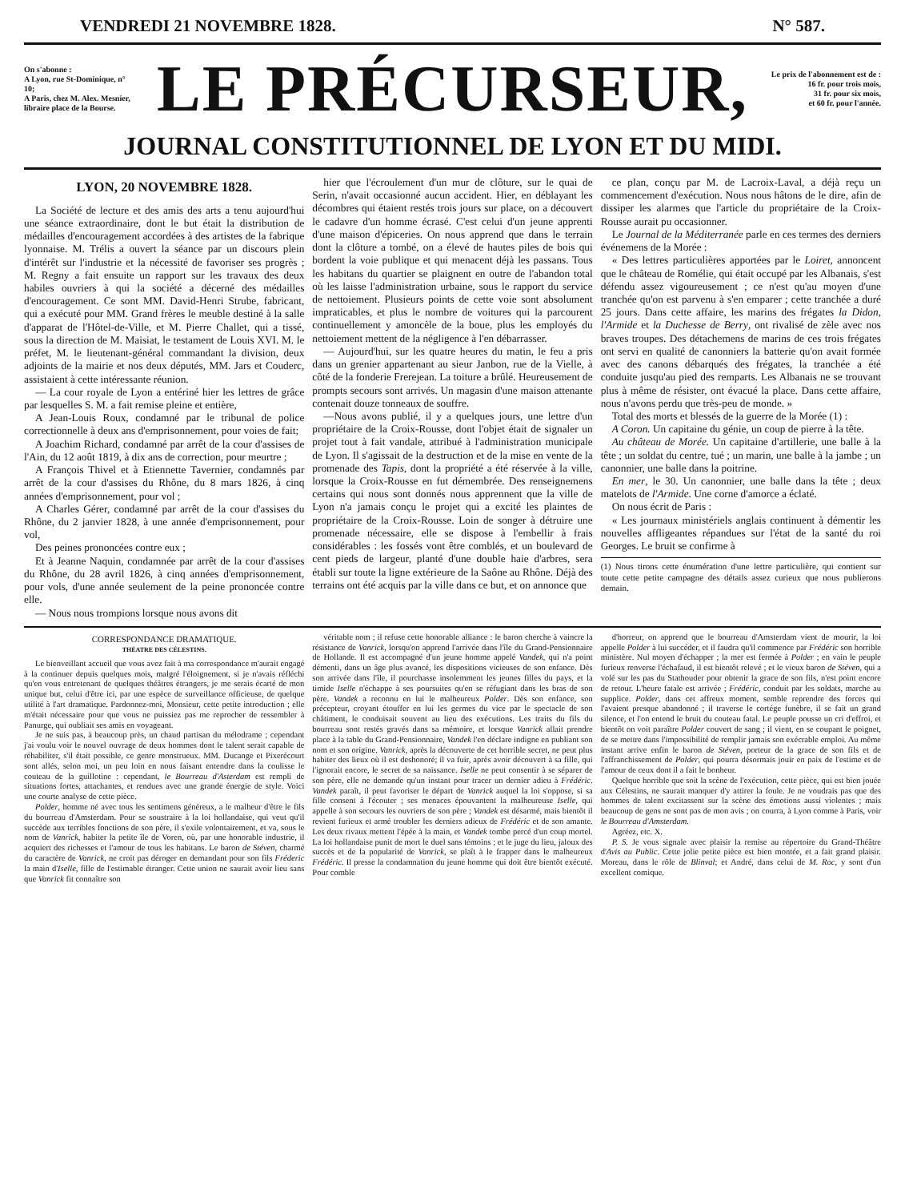VENDREDI 21 NOVEMBRE 1828. N° 587.
On s'abonne :
A Lyon, rue St-Dominique, n° 10;
A Paris, chez M. Alex. Mesnier, libraire place de la Bourse.
LE PRÉCURSEUR,
Le prix de l'abonnement est de :
16 fr. pour trois mois,
31 fr. pour six mois,
et 60 fr. pour l'année.
JOURNAL CONSTITUTIONNEL DE LYON ET DU MIDI.
LYON, 20 NOVEMBRE 1828.
La Société de lecture et des amis des arts a tenu aujourd'hui une séance extraordinaire, dont le but était la distribution de médailles d'encouragement accordées à des artistes de la fabrique lyonnaise. M. Trélis a ouvert la séance par un discours plein d'intérêt sur l'industrie et la nécessité de favoriser ses progrès ; M. Regny a fait ensuite un rapport sur les travaux des deux habiles ouvriers à qui la société a décerné des médailles d'encouragement. Ce sont MM. David-Henri Strube, fabricant, qui a exécuté pour MM. Grand frères le meuble destiné à la salle d'apparat de l'Hôtel-de-Ville, et M. Pierre Challet, qui a tissé, sous la direction de M. Maisiat, le testament de Louis XVI. M. le préfet, M. le lieutenant-général commandant la division, deux adjoints de la mairie et nos deux députés, MM. Jars et Couderc, assistaient à cette intéressante réunion.
— La cour royale de Lyon a entériné hier les lettres de grâce par lesquelles S. M. a fait remise pleine et entière,
A Jean-Louis Roux, condamné par le tribunal de police correctionnelle à deux ans d'emprisonnement, pour voies de fait;
A Joachim Richard, condamné par arrêt de la cour d'assises de l'Ain, du 12 août 1819, à dix ans de correction, pour meurtre ;
A François Thivel et à Etiennette Tavernier, condamnés par arrêt de la cour d'assises du Rhône, du 8 mars 1826, à cinq années d'emprisonnement, pour vol ;
A Charles Gérer, condamné par arrêt de la cour d'assises du Rhône, du 2 janvier 1828, à une année d'emprisonnement, pour vol,
Des peines prononcées contre eux ;
Et à Jeanne Naquin, condamnée par arrêt de la cour d'assises du Rhône, du 28 avril 1826, à cinq années d'emprisonnement, pour vols, d'une année seulement de la peine prononcée contre elle.
— Nous nous trompions lorsque nous avons dit
hier que l'écroulement d'un mur de clôture, sur le quai de Serin, n'avait occasionné aucun accident. Hier, en déblayant les décombres qui étaient restés trois jours sur place, on a découvert le cadavre d'un homme écrasé. C'est celui d'un jeune apprenti d'une maison d'épiceries. On nous apprend que dans le terrain dont la clôture a tombé, on a élevé de hautes piles de bois qui bordent la voie publique et qui menacent déjà les passans. Tous les habitans du quartier se plaignent en outre de l'abandon total où les laisse l'administration urbaine, sous le rapport du service de nettoiement. Plusieurs points de cette voie sont absolument impraticables, et plus le nombre de voitures qui la parcourent continuellement y amoncèle de la boue, plus les employés du nettoiement mettent de la négligence à l'en débarrasser.
— Aujourd'hui, sur les quatre heures du matin, le feu a pris dans un grenier appartenant au sieur Janbon, rue de la Vielle, à côté de la fonderie Frerejean. La toiture a brûlé. Heureusement de prompts secours sont arrivés. Un magasin d'une maison attenante contenait douze tonneaux de souffre.
—Nous avons publié, il y a quelques jours, une lettre d'un propriétaire de la Croix-Rousse, dont l'objet était de signaler un projet tout à fait vandale, attribué à l'administration municipale de Lyon. Il s'agissait de la destruction et de la mise en vente de la promenade des Tapis, dont la propriété a été réservée à la ville, lorsque la Croix-Rousse en fut démembrée. Des renseignemens certains qui nous sont donnés nous apprennent que la ville de Lyon n'a jamais conçu le projet qui a excité les plaintes de propriétaire de la Croix-Rousse. Loin de songer à détruire une promenade nécessaire, elle se dispose à l'embellir à frais considérables : les fossés vont être comblés, et un boulevard de cent pieds de largeur, planté d'une double haie d'arbres, sera établi sur toute la ligne extérieure de la Saône au Rhône. Déjà des terrains ont été acquis par la ville dans ce but, et on annonce que
ce plan, conçu par M. de Lacroix-Laval, a déjà reçu un commencement d'exécution. Nous nous hâtons de le dire, afin de dissiper les alarmes que l'article du propriétaire de la Croix-Rousse aurait pu occasionner.
Le Journal de la Méditerranée parle en ces termes des derniers événemens de la Morée :
« Des lettres particulières apportées par le Loiret, annoncent que le château de Romélie, qui était occupé par les Albanais, s'est défendu assez vigoureusement ; ce n'est qu'au moyen d'une tranchée qu'on est parvenu à s'en emparer ; cette tranchée a duré 25 jours. Dans cette affaire, les marins des frégates la Didon, l'Armide et la Duchesse de Berry, ont rivalisé de zèle avec nos braves troupes. Des détachemens de marins de ces trois frégates ont servi en qualité de canonniers la batterie qu'on avait formée avec des canons débarqués des frégates, la tranchée a été conduite jusqu'au pied des remparts. Les Albanais ne se trouvant plus à même de résister, ont évacué la place. Dans cette affaire, nous n'avons perdu que très-peu de monde. »
Total des morts et blessés de la guerre de la Morée (1) :
A Coron. Un capitaine du génie, un coup de pierre à la tête.
Au château de Morée. Un capitaine d'artillerie, une balle à la tête ; un soldat du centre, tué ; un marin, une balle à la jambe ; un canonnier, une balle dans la poitrine.
En mer, le 30. Un canonnier, une balle dans la tête ; deux matelots de l'Armide. Une corne d'amorce a éclaté.
On nous écrit de Paris :
« Les journaux ministériels anglais continuent à démentir les nouvelles affligeantes répandues sur l'état de la santé du roi Georges. Le bruit se confirme à
(1) Nous tirons cette énumération d'une lettre particulière, qui contient sur toute cette petite campagne des détails assez curieux que nous publierons demain.
CORRESPONDANCE DRAMATIQUE.
THÉATRE DES CÉLESTINS.
Le bienveillant accueil que vous avez fait à ma correspondance m'aurait engagé à la continuer depuis quelques mois, malgré l'éloignement, si je n'avais réfléchi qu'en vous entretenant de quelques théâtres étrangers, je me serais écarté de mon unique but, celui d'être ici, par une espèce de surveillance officieuse, de quelque utilité à l'art dramatique. Pardonnez-moi, Monsieur, cette petite introduction ; elle m'était nécessaire pour que vous ne puissiez pas me reprocher de ressembler à Panurge, qui oubliait ses amis en voyageant.
Je ne suis pas, à beaucoup près, un chaud partisan du mélodrame ; cependant j'ai voulu voir le nouvel ouvrage de deux hommes dont le talent serait capable de réhabiliter, s'il était possible, ce genre monstrueux. MM. Ducange et Pixerécourt sont allés, selon moi, un peu loin en nous faisant entendre dans la coulisse le couteau de la guillotine : cependant, le Bourreau d'Asterdam est rempli de situations fortes, attachantes, et rendues avec une grande énergie de style. Voici une courte analyse de cette pièce.
Polder, homme né avec tous les sentimens généreux, a le malheur d'être le fils du bourreau d'Amsterdam. Pour se soustraire à la loi hollandaise, qui veut qu'il succède aux terribles fonctions de son père, il s'exile volontairement, et va, sous le nom de Vanrick, habiter la petite île de Voren, où, par une honorable industrie, il acquiert des richesses et l'amour de tous les habitans. Le baron de Stéven, charmé du caractère de Vanrick, ne croit pas déroger en demandant pour son fils Fréderic la main d'Iselle, fille de l'estimable étranger. Cette union ne saurait avoir lieu sans que Vanrick fit connaître son
véritable nom ; il refuse cette honorable alliance : le baron cherche à vaincre la résistance de Vanrick, lorsqu'on apprend l'arrivée dans l'île du Grand-Pensionnaire de Hollande. Il est accompagné d'un jeune homme appelé Vandek, qui n'a point démenti, dans un âge plus avancé, les dispositions vicieuses de son enfance. Dès son arrivée dans l'île, il pourchasse insolemment les jeunes filles du pays, et la timide Iselle n'échappe à ses poursuites qu'en se réfugiant dans les bras de son père. Vandek a reconnu en lui le malheureux Polder. Dès son enfance, son précepteur, croyant étouffer en lui les germes du vice par le spectacle de son châtiment, le conduisait souvent au lieu des exécutions. Les traits du fils du bourreau sont restés gravés dans sa mémoire, et lorsque Vanrick allait prendre place à la table du Grand-Pensionnaire, Vandek l'en déclare indigne en publiant son nom et son origine. Vanrick, après la découverte de cet horrible secret, ne peut plus habiter des lieux où il est deshonoré; il va fuir, après avoir découvert à sa fille, qui l'ignorait encore, le secret de sa naissance. Iselle ne peut consentir à se séparer de son père, elle ne demande qu'un instant pour tracer un dernier adieu à Frédéric. Vandek paraît, il peut favoriser le départ de Vanrick auquel la loi s'oppose, si sa fille consent à l'écouter ; ses menaces épouvantent la malheureuse Iselle, qui appelle à son secours les ouvriers de son père ; Vandek est désarmé, mais bientôt il revient furieux et armé troubler les derniers adieux de Frédéric et de son amante. Les deux rivaux mettent l'épée à la main, et Vandek tombe percé d'un coup mortel. La loi hollandaise punit de mort le duel sans témoins ; et le juge du lieu, jaloux des succès et de la popularité de Vanrick, se plaît à le frapper dans le malheureux Frédéric. Il presse la condamnation du jeune homme qui doit être bientôt exécuté. Pour comble
d'horreur, on apprend que le bourreau d'Amsterdam vient de mourir, la loi appelle Polder à lui succéder, et il faudra qu'il commence par Frédéric son horrible ministère. Nul moyen d'échapper ; la mer est fermée à Polder ; en vain le peuple furieux renverse l'échafaud, il est bientôt relevé ; et le vieux baron de Stéven, qui a volé sur les pas du Stathouder pour obtenir la grace de son fils, n'est point encore de retour. L'heure fatale est arrivée ; Frédéric, conduit par les soldats, marche au supplice. Polder, dans cet affreux moment, semble reprendre des forces qui l'avaient presque abandonné ; il traverse le cortége funèbre, il se fait un grand silence, et l'on entend le bruit du couteau fatal. Le peuple pousse un cri d'effroi, et bientôt on voit paraître Polder couvert de sang ; il vient, en se coupant le poignet, de se mettre dans l'impossibilité de remplir jamais son exécrable emploi. Au même instant arrive enfin le baron de Stéven, porteur de la grace de son fils et de l'affranchissement de Polder, qui pourra désormais jouir en paix de l'estime et de l'amour de ceux dont il a fait le bonheur.
Quelque horrible que soit la scène de l'exécution, cette pièce, qui est bien jouée aux Célestins, ne saurait manquer d'y attirer la foule. Je ne voudrais pas que des hommes de talent excitassent sur la scène des émotions aussi violentes ; mais beaucoup de gens ne sont pas de mon avis ; on courra, à Lyon comme à Paris, voir le Bourreau d'Amsterdam.
Agréez, etc. X.
P. S. Je vous signale avec plaisir la remise au répertoire du Grand-Théâtre d'Avis au Public. Cette jolie petite pièce est bien montée, et a fait grand plaisir. Moreau, dans le rôle de Blinval; et André, dans celui de M. Roc, y sont d'un excellent comique.